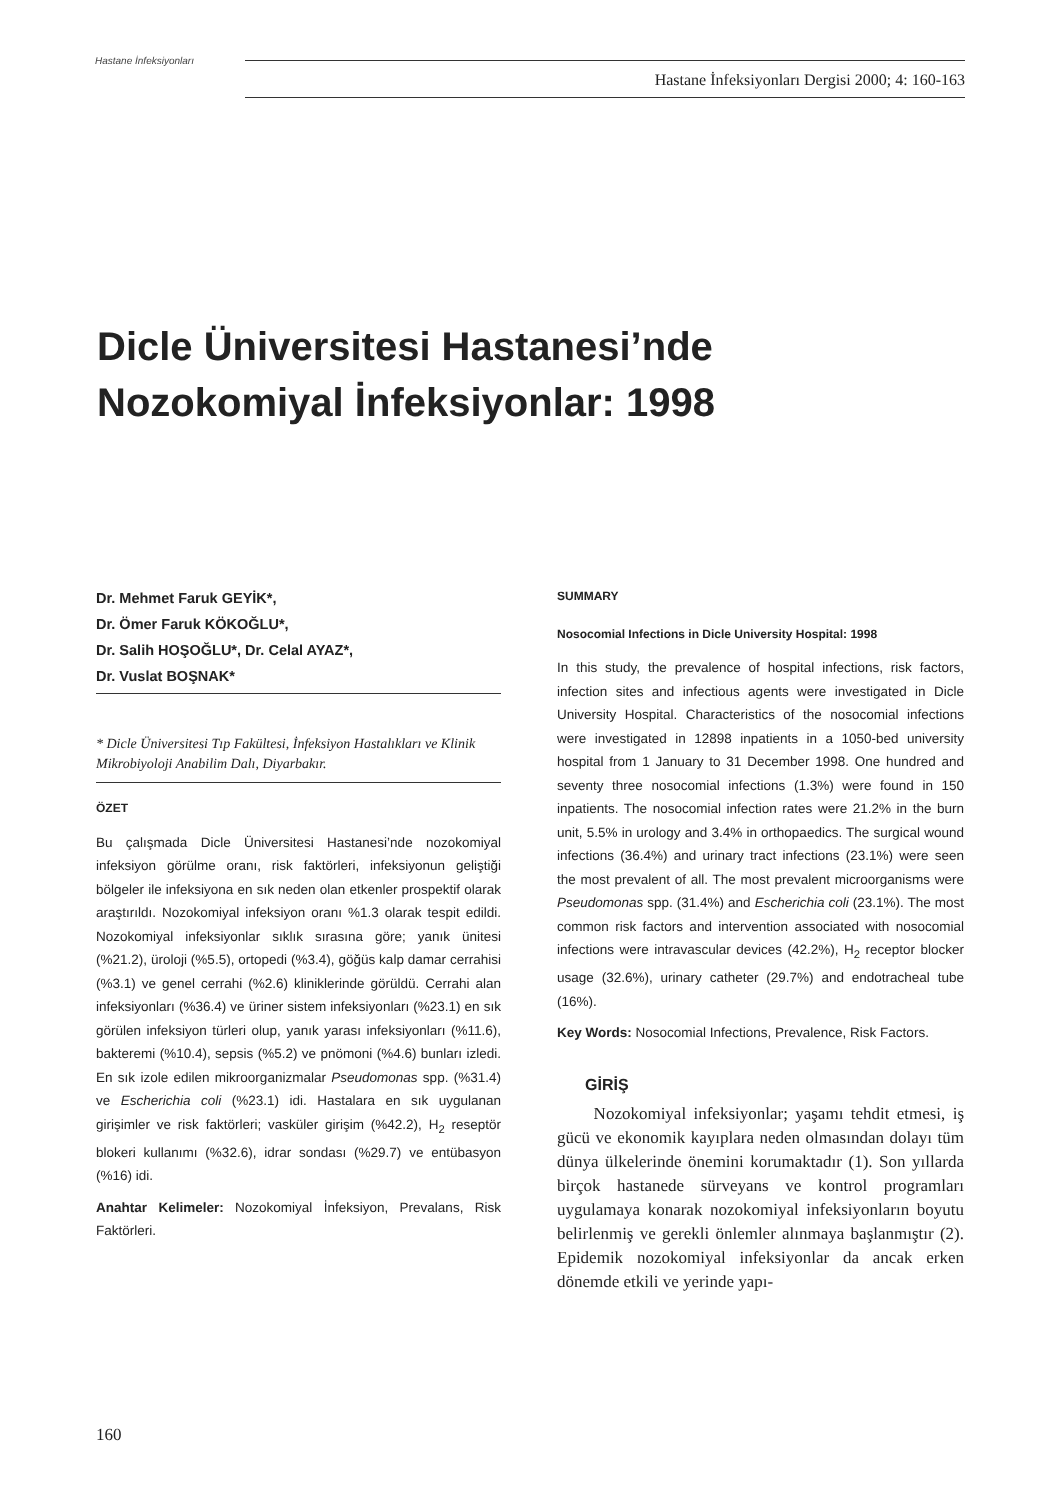Hastane İnfeksiyonları
Hastane İnfeksiyonları Dergisi 2000; 4: 160-163
Dicle Üniversitesi Hastanesi’nde
Nozokomiyal İnfeksiyonlar: 1998
Dr. Mehmet Faruk GEYİK*,
Dr. Ömer Faruk KÖKOĞLU*,
Dr. Salih HOŞOĞLU*, Dr. Celal AYAZ*,
Dr. Vuslat BOŞNAK*
* Dicle Üniversitesi Tıp Fakültesi, İnfeksiyon Hastalıkları ve Klinik Mikrobiyoloji Anabilim Dalı, Diyarbakır.
ÖZET
Bu çalışmada Dicle Üniversitesi Hastanesi’nde nozokomiyal infeksiyon görülme oranı, risk faktörleri, infeksiyonun geliştiği bölgeler ile infeksiyona en sık neden olan etkenler prospektif olarak araştırıldı. Nozokomiyal infeksiyon oranı %1.3 olarak tespit edildi. Nozokomiyal infeksiyonlar sıklık sırasına göre; yanık ünitesi (%21.2), üroloji (%5.5), ortopedi (%3.4), göğüs kalp damar cerrahisi (%3.1) ve genel cerrahi (%2.6) kliniklerinde görüldü. Cerrahi alan infeksiyonları (%36.4) ve üriner sistem infeksiyonları (%23.1) en sık görülen infeksiyon türleri olup, yanık yarası infeksiyonları (%11.6), bakteremi (%10.4), sepsis (%5.2) ve pnömoni (%4.6) bunları izledi. En sık izole edilen mikroorganizmalar Pseudomonas spp. (%31.4) ve Escherichia coli (%23.1) idi. Hastalara en sık uygulanan girişimler ve risk faktörleri; vasküler girişim (%42.2), H<sub>2</sub> reseptör blokeri kullanımı (%32.6), idrar sondası (%29.7) ve entübasyon (%16) idi.
Anahtar Kelimeler: Nozokomiyal İnfeksiyon, Prevalans, Risk Faktörleri.
SUMMARY
Nosocomial Infections in Dicle University Hospital: 1998
In this study, the prevalence of hospital infections, risk factors, infection sites and infectious agents were investigated in Dicle University Hospital. Characteristics of the nosocomial infections were investigated in 12898 inpatients in a 1050-bed university hospital from 1 January to 31 December 1998. One hundred and seventy three nosocomial infections (1.3%) were found in 150 inpatients. The nosocomial infection rates were 21.2% in the burn unit, 5.5% in urology and 3.4% in orthopaedics. The surgical wound infections (36.4%) and urinary tract infections (23.1%) were seen the most prevalent of all. The most prevalent microorganisms were Pseudomonas spp. (31.4%) and Escherichia coli (23.1%). The most common risk factors and intervention associated with nosocomial infections were intravascular devices (42.2%), H<sub>2</sub> receptor blocker usage (32.6%), urinary catheter (29.7%) and endotracheal tube (16%).
Key Words: Nosocomial Infections, Prevalence, Risk Factors.
GİRİŞ
Nozokomiyal infeksiyonlar; yaşamı tehdit etmesi, iş gücü ve ekonomik kayıplara neden olmasından dolayı tüm dünya ülkelerinde önemini korumaktadır (1). Son yıllarda birçok hastanede sürveyans ve kontrol programları uygulamaya konarak nozokomiyal infeksiyonların boyutu belirlenmiş ve gerekli önlemler alınmaya başlanmıştır (2). Epidemik nozokomiyal infeksiyonlar da ancak erken dönemde etkili ve yerinde yapı-
160